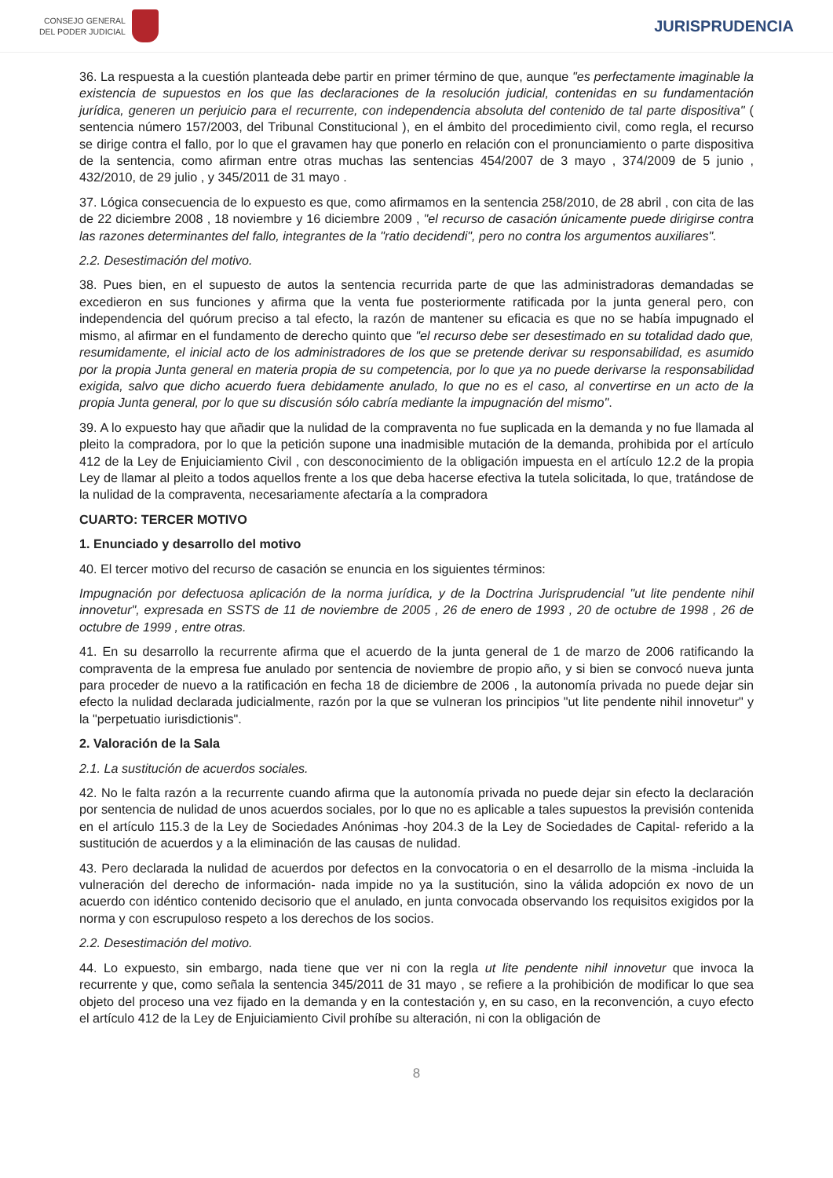CONSEJO GENERAL
DEL PODER JUDICIAL
JURISPRUDENCIA
36. La respuesta a la cuestión planteada debe partir en primer término de que, aunque "es perfectamente imaginable la existencia de supuestos en los que las declaraciones de la resolución judicial, contenidas en su fundamentación jurídica, generen un perjuicio para el recurrente, con independencia absoluta del contenido de tal parte dispositiva" ( sentencia número 157/2003, del Tribunal Constitucional ), en el ámbito del procedimiento civil, como regla, el recurso se dirige contra el fallo, por lo que el gravamen hay que ponerlo en relación con el pronunciamiento o parte dispositiva de la sentencia, como afirman entre otras muchas las sentencias 454/2007 de 3 mayo , 374/2009 de 5 junio , 432/2010, de 29 julio , y 345/2011 de 31 mayo .
37. Lógica consecuencia de lo expuesto es que, como afirmamos en la sentencia 258/2010, de 28 abril , con cita de las de 22 diciembre 2008 , 18 noviembre y 16 diciembre 2009 , "el recurso de casación únicamente puede dirigirse contra las razones determinantes del fallo, integrantes de la "ratio decidendi", pero no contra los argumentos auxiliares".
2.2. Desestimación del motivo.
38. Pues bien, en el supuesto de autos la sentencia recurrida parte de que las administradoras demandadas se excedieron en sus funciones y afirma que la venta fue posteriormente ratificada por la junta general pero, con independencia del quórum preciso a tal efecto, la razón de mantener su eficacia es que no se había impugnado el mismo, al afirmar en el fundamento de derecho quinto que "el recurso debe ser desestimado en su totalidad dado que, resumidamente, el inicial acto de los administradores de los que se pretende derivar su responsabilidad, es asumido por la propia Junta general en materia propia de su competencia, por lo que ya no puede derivarse la responsabilidad exigida, salvo que dicho acuerdo fuera debidamente anulado, lo que no es el caso, al convertirse en un acto de la propia Junta general, por lo que su discusión sólo cabría mediante la impugnación del mismo".
39. A lo expuesto hay que añadir que la nulidad de la compraventa no fue suplicada en la demanda y no fue llamada al pleito la compradora, por lo que la petición supone una inadmisible mutación de la demanda, prohibida por el artículo 412 de la Ley de Enjuiciamiento Civil , con desconocimiento de la obligación impuesta en el artículo 12.2 de la propia Ley de llamar al pleito a todos aquellos frente a los que deba hacerse efectiva la tutela solicitada, lo que, tratándose de la nulidad de la compraventa, necesariamente afectaría a la compradora
CUARTO: TERCER MOTIVO
1. Enunciado y desarrollo del motivo
40. El tercer motivo del recurso de casación se enuncia en los siguientes términos:
Impugnación por defectuosa aplicación de la norma jurídica, y de la Doctrina Jurisprudencial "ut lite pendente nihil innovetur", expresada en SSTS de 11 de noviembre de 2005 , 26 de enero de 1993 , 20 de octubre de 1998 , 26 de octubre de 1999 , entre otras.
41. En su desarrollo la recurrente afirma que el acuerdo de la junta general de 1 de marzo de 2006 ratificando la compraventa de la empresa fue anulado por sentencia de noviembre de propio año, y si bien se convocó nueva junta para proceder de nuevo a la ratificación en fecha 18 de diciembre de 2006 , la autonomía privada no puede dejar sin efecto la nulidad declarada judicialmente, razón por la que se vulneran los principios "ut lite pendente nihil innovetur" y la "perpetuatio iurisdictionis".
2. Valoración de la Sala
2.1. La sustitución de acuerdos sociales.
42. No le falta razón a la recurrente cuando afirma que la autonomía privada no puede dejar sin efecto la declaración por sentencia de nulidad de unos acuerdos sociales, por lo que no es aplicable a tales supuestos la previsión contenida en el artículo 115.3 de la Ley de Sociedades Anónimas -hoy 204.3 de la Ley de Sociedades de Capital- referido a la sustitución de acuerdos y a la eliminación de las causas de nulidad.
43. Pero declarada la nulidad de acuerdos por defectos en la convocatoria o en el desarrollo de la misma -incluida la vulneración del derecho de información- nada impide no ya la sustitución, sino la válida adopción ex novo de un acuerdo con idéntico contenido decisorio que el anulado, en junta convocada observando los requisitos exigidos por la norma y con escrupuloso respeto a los derechos de los socios.
2.2. Desestimación del motivo.
44. Lo expuesto, sin embargo, nada tiene que ver ni con la regla ut lite pendente nihil innovetur que invoca la recurrente y que, como señala la sentencia 345/2011 de 31 mayo , se refiere a la prohibición de modificar lo que sea objeto del proceso una vez fijado en la demanda y en la contestación y, en su caso, en la reconvención, a cuyo efecto el artículo 412 de la Ley de Enjuiciamiento Civil prohíbe su alteración, ni con la obligación de
8